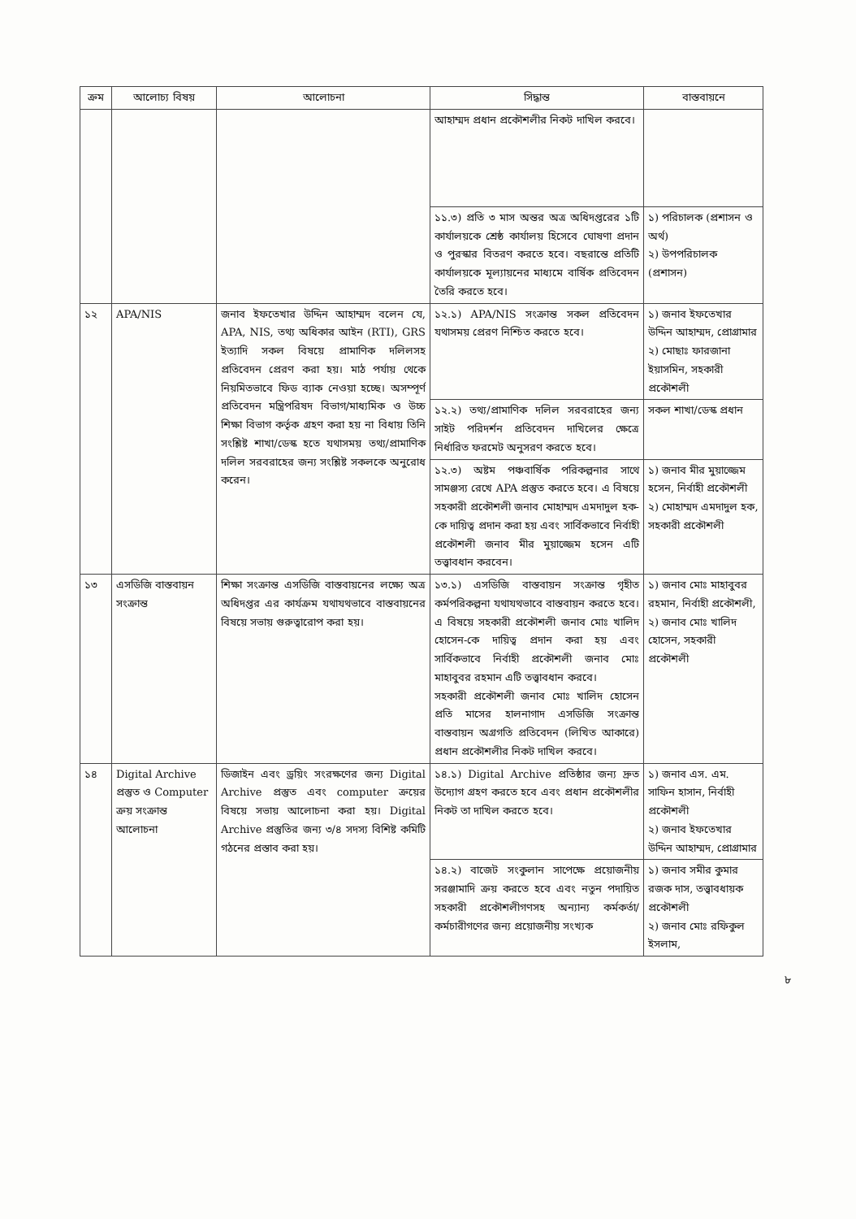| ক্রম | আলোচ্য বিষয় | আলোচনা | সিদ্ধান্ত | বাস্তবায়নে |
| --- | --- | --- | --- | --- |
| | | | আহাম্মদ প্রধান প্রকৌশলীর নিকট দাখিল করবে। | |
| | | | ১১.৩) প্রতি ৩ মাস অন্তর অত্র অধিদপ্তরের ১টি কার্যালয়কে শ্রেষ্ঠ কার্যালয় হিসেবে ঘোষণা প্রদান ও পুরস্কার বিতরণ করতে হবে। বছরান্তে প্রতিটি কার্যালয়কে মূল্যায়নের মাধ্যমে বার্ষিক প্রতিবেদন তৈরি করতে হবে। | ১) পরিচালক (প্রশাসন ও অর্থ) ২) উপপরিচালক (প্রশাসন) |
| ১২ | APA/NIS | জনাব ইফতেখার উদ্দিন আহাম্মদ বলেন যে, APA, NIS, তথ্য অধিকার আইন (RTI), GRS ইত্যাদি সকল বিষয়ে প্রামাণিক দলিলসহ প্রতিবেদন প্রেরণ করা হয়। মাঠ পর্যায় থেকে নিয়মিতভাবে ফিড ব্যাক নেওয়া হচ্ছে। অসম্পূর্ণ প্রতিবেদন মন্ত্রিপরিষদ বিভাগ/মাধ্যমিক ও উচ্চ শিক্ষা বিভাগ কর্তৃক গ্রহণ করা হয় না বিধায় তিনি সংশ্লিষ্ট শাখা/ডেস্ক হতে যথাসময় তথ্য/প্রামাণিক দলিল সরবরাহের জন্য সংশ্লিষ্ট সকলকে অনুরোধ করেন। | ১২.১) APA/NIS সংক্রান্ত সকল প্রতিবেদন যথাসময় প্রেরণ নিশ্চিত করতে হবে। | ১) জনাব ইফতেখার উদ্দিন আহাম্মদ, প্রোগ্রামার ২) মোছাঃ ফারজানা ইয়াসমিন, সহকারী প্রকৌশলী |
| | | | ১২.২) তথ্য/প্রামাণিক দলিল সরবরাহের জন্য সাইট পরিদর্শন প্রতিবেদন দাখিলের ক্ষেত্রে নির্ধারিত ফরমেট অনুসরণ করতে হবে। | সকল শাখা/ডেস্ক প্রধান |
| | | | ১২.৩) অষ্টম পঞ্চবার্ষিক পরিকল্পনার সাথে সামঞ্জস্য রেখে APA প্রস্তুত করতে হবে। এ বিষয়ে সহকারী প্রকৌশলী জনাব মোহাম্মদ এমদাদুল হক-কে দায়িত্ব প্রদান করা হয় এবং সার্বিকভাবে নির্বাহী প্রকৌশলী জনাব মীর মুয়াজ্জেম হসেন এটি তত্ত্বাবধান করবেন। | ১) জনাব মীর মুয়াজ্জেম হসেন, নির্বাহী প্রকৌশলী ২) মোহাম্মদ এমদাদুল হক, সহকারী প্রকৌশলী |
| ১৩ | এসডিজি বাস্তবায়ন সংক্রান্ত | শিক্ষা সংক্রান্ত এসডিজি বাস্তবায়নের লক্ষ্যে অত্র অধিদপ্তর এর কার্যক্রম যথাযথভাবে বাস্তবায়নের বিষয়ে সভায় গুরুত্বারোপ করা হয়। | ১৩.১) এসডিজি বাস্তবায়ন সংক্রান্ত গৃহীত কর্মপরিকল্পনা যথাযথভাবে বাস্তবায়ন করতে হবে। এ বিষয়ে সহকারী প্রকৌশলী জনাব মোঃ খালিদ হোসেন-কে দায়িত্ব প্রদান করা হয় এবং সার্বিকভাবে নির্বাহী প্রকৌশলী জনাব মোঃ মাহাবুবর রহমান এটি তত্ত্বাবধান করবে। সহকারী প্রকৌশলী জনাব মোঃ খালিদ হোসেন প্রতি মাসের হালনাগাদ এসডিজি সংক্রান্ত বাস্তবায়ন অগ্রগতি প্রতিবেদন (লিখিত আকারে) প্রধান প্রকৌশলীর নিকট দাখিল করবে। | ১) জনাব মোঃ মাহাবুবর রহমান, নির্বাহী প্রকৌশলী, ২) জনাব মোঃ খালিদ হোসেন, সহকারী প্রকৌশলী |
| ১৪ | Digital Archive প্রস্তুত ও Computer ক্রয় সংক্রান্ত আলোচনা | ডিজাইন এবং ড্রয়িং সংরক্ষণের জন্য Digital Archive প্রস্তুত এবং computer ক্রয়ের বিষয়ে সভায় আলোচনা করা হয়। Digital Archive প্রস্তুতির জন্য ৩/৪ সদস্য বিশিষ্ট কমিটি গঠনের প্রস্তাব করা হয়। | ১৪.১) Digital Archive প্রতিষ্ঠার জন্য দ্রুত উদ্যোগ গ্রহণ করতে হবে এবং প্রধান প্রকৌশলীর নিকট তা দাখিল করতে হবে। | ১) জনাব এস. এম. সাফিন হাসান, নির্বাহী প্রকৌশলী ২) জনাব ইফতেখার উদ্দিন আহাম্মদ, প্রোগ্রামার |
| | | | ১৪.২) বাজেট সংকুলান সাপেক্ষে প্রয়োজনীয় সরঞ্জামাদি ক্রয় করতে হবে এবং নতুন পদায়িত সহকারী প্রকৌশলীগণসহ অন্যান্য কর্মকর্তা/ কর্মচারীগণের জন্য প্রয়োজনীয় সংখ্যক | ১) জনাব সমীর কুমার রজক দাস, তত্ত্বাবধায়ক প্রকৌশলী ২) জনাব মোঃ রফিকুল ইসলাম, |
৮